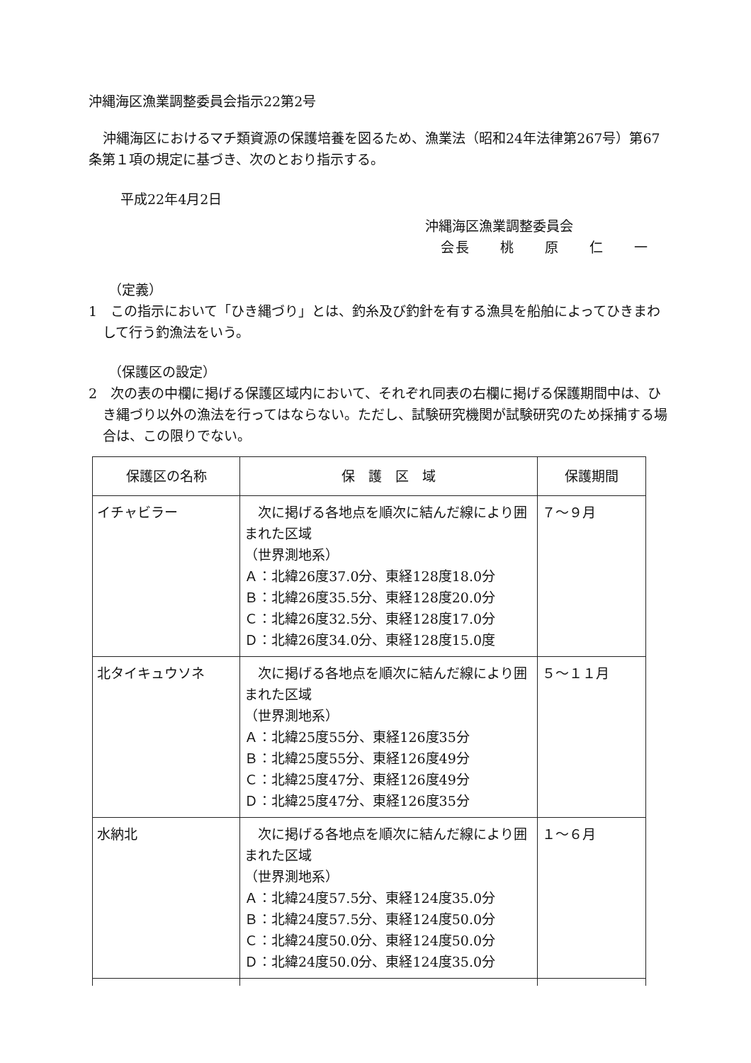沖縄海区漁業調整委員会指示22第2号
沖縄海区におけるマチ類資源の保護培養を図るため、漁業法（昭和24年法律第267号）第67条第１項の規定に基づき、次のとおり指示する。
平成22年4月2日
沖縄海区漁業調整委員会
会長　　桃　　原　　仁　　一
（定義）
1　この指示において「ひき縄づり」とは、釣糸及び釣針を有する漁具を船舶によってひきまわして行う釣漁法をいう。
（保護区の設定）
2　次の表の中欄に掲げる保護区域内において、それぞれ同表の右欄に掲げる保護期間中は、ひき縄づり以外の漁法を行ってはならない。ただし、試験研究機関が試験研究のため採捕する場合は、この限りでない。
| 保護区の名称 | 保 護 区 域 | 保護期間 |
| --- | --- | --- |
| イチャビラー | 次に掲げる各地点を順次に結んだ線により囲まれた区域 （世界測地系） Ａ：北緯26度37.0分、東経128度18.0分 Ｂ：北緯26度35.5分、東経128度20.0分 Ｃ：北緯26度32.5分、東経128度17.0分 Ｄ：北緯26度34.0分、東経128度15.0度 | ７～９月 |
| 北タイキュウソネ | 次に掲げる各地点を順次に結んだ線により囲まれた区域 （世界測地系） Ａ：北緯25度55分、東経126度35分 Ｂ：北緯25度55分、東経126度49分 Ｃ：北緯25度47分、東経126度49分 Ｄ：北緯25度47分、東経126度35分 | ５～１１月 |
| 水納北 | 次に掲げる各地点を順次に結んだ線により囲まれた区域 （世界測地系） Ａ：北緯24度57.5分、東経124度35.0分 Ｂ：北緯24度57.5分、東経124度50.0分 Ｃ：北緯24度50.0分、東経124度50.0分 Ｄ：北緯24度50.0分、東経124度35.0分 | １～６月 |